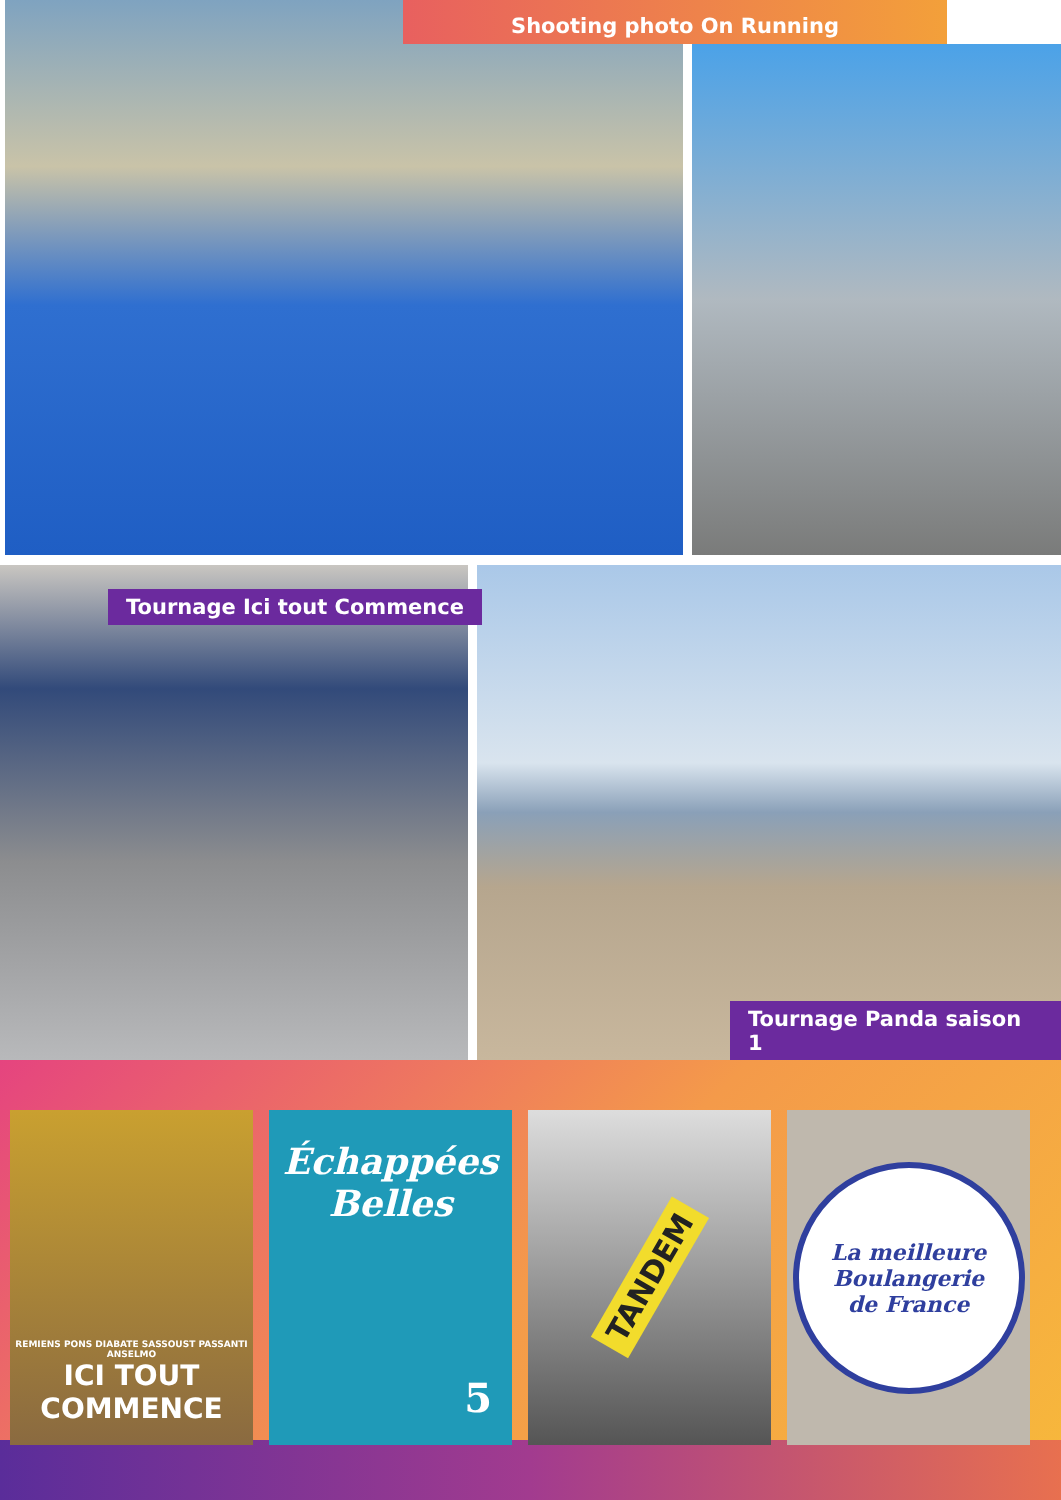Shooting photo On Running
Tournage Ici tout Commence
Tournage Panda saison 1
REMIENS PONS DIABATE SASSOUST PASSANTI ANSELMO
ICI TOUT
COMMENCE
Échappées
Belles
5
TANDEM
La meilleure
Boulangerie
de France